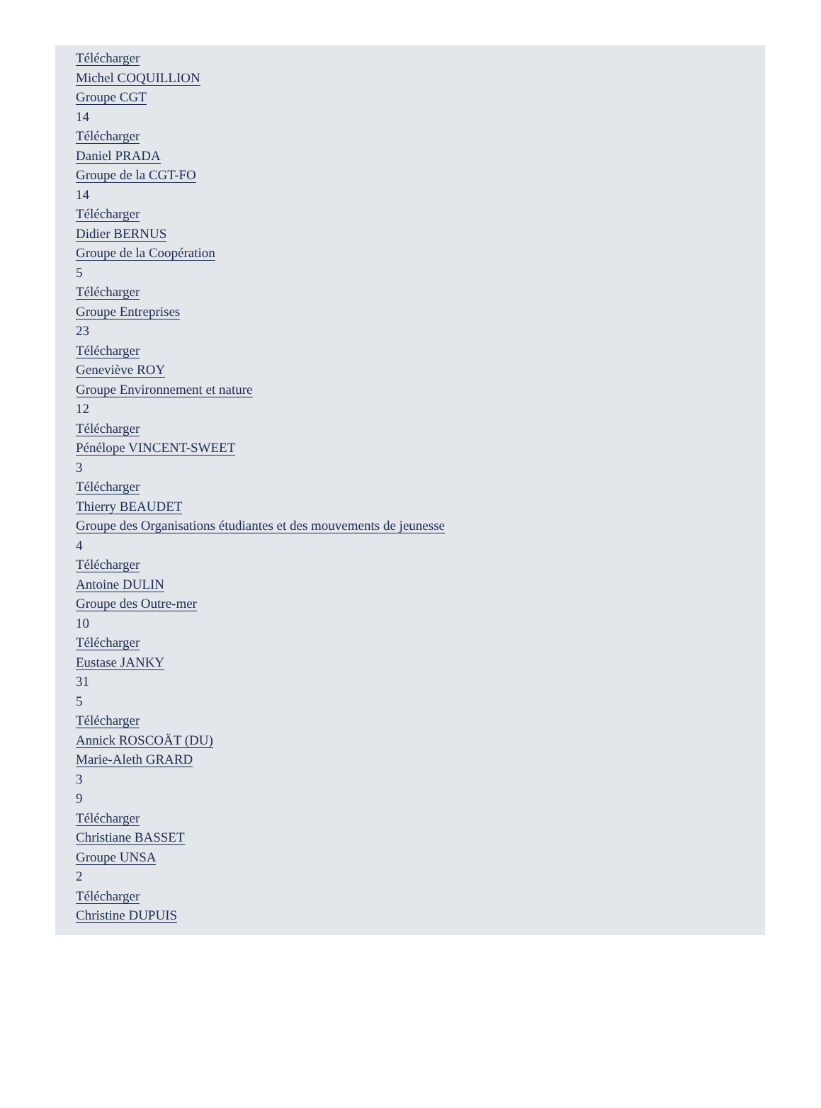Télécharger
Michel COQUILLION
Groupe CGT
14
Télécharger
Daniel PRADA
Groupe de la CGT-FO
14
Télécharger
Didier BERNUS
Groupe de la Coopération
5
Télécharger
Groupe Entreprises
23
Télécharger
Geneviève ROY
Groupe Environnement et nature
12
Télécharger
Pénélope VINCENT-SWEET
3
Télécharger
Thierry BEAUDET
Groupe des Organisations étudiantes et des mouvements de jeunesse
4
Télécharger
Antoine DULIN
Groupe des Outre-mer
10
Télécharger
Eustase JANKY
31
5
Télécharger
Annick ROSCOÄT (DU)
Marie-Aleth GRARD
3
9
Télécharger
Christiane BASSET
Groupe UNSA
2
Télécharger
Christine DUPUIS